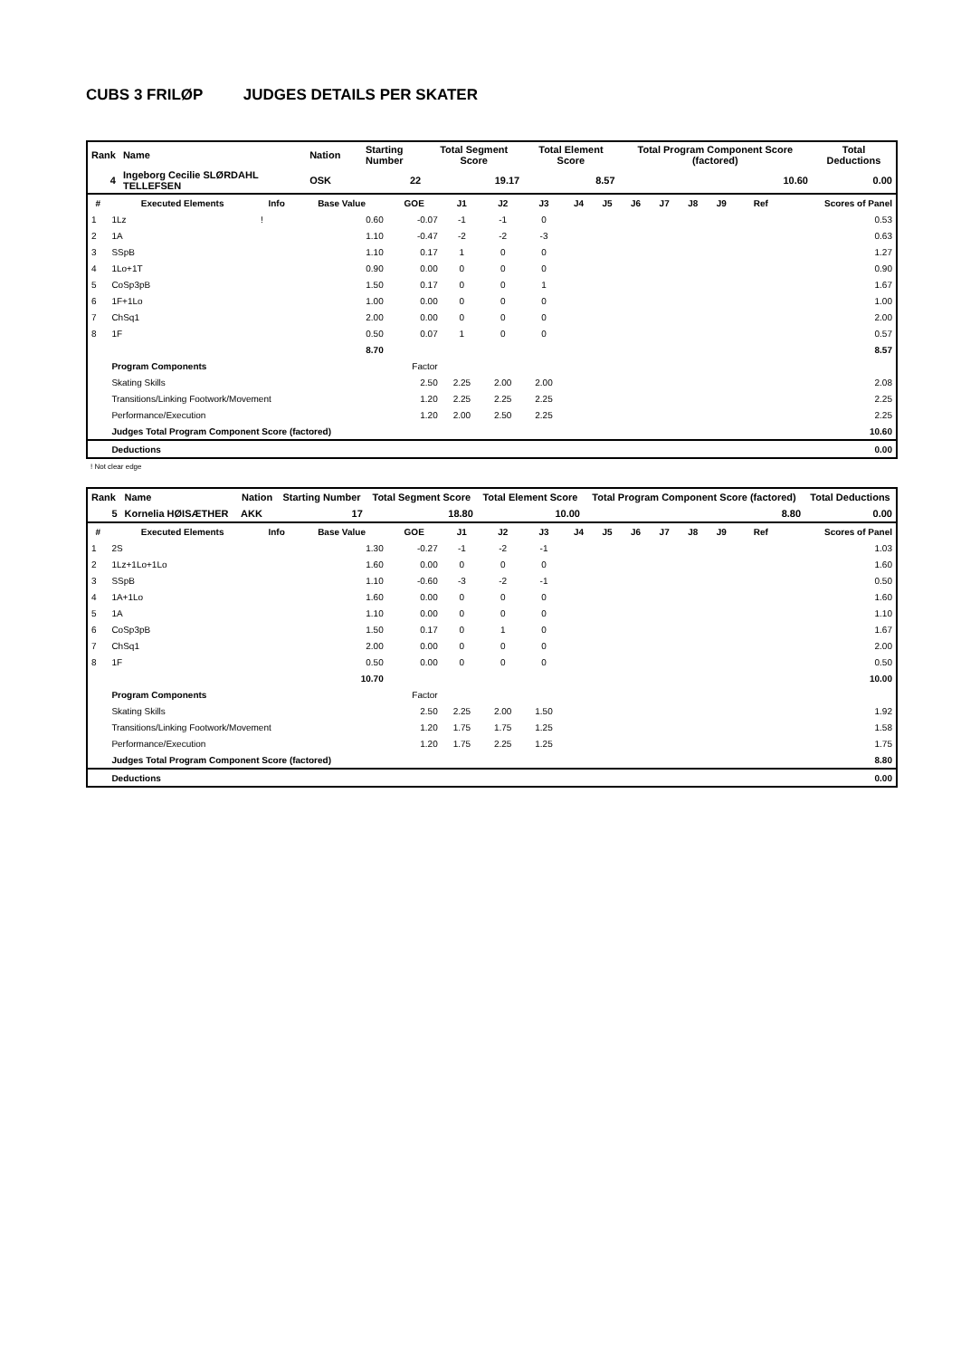CUBS 3 FRILØP JUDGES DETAILS PER SKATER
| Rank | Name | | Nation | Starting Number | Total Segment Score | Total Element Score | Total Program Component Score (factored) | Total Deductions |
| 4 | Ingeborg Cecilie SLØRDAHL TELLEFSEN | | OSK | 22 | 19.17 | 8.57 | 10.60 | 0.00 |
| # | Executed Elements | Info | Base Value | GOE | J1 | J2 | J3 | J4 | J5 | J6 | J7 | J8 | J9 | Ref | Scores of Panel |
| --- | --- | --- | --- | --- | --- | --- | --- | --- | --- | --- | --- | --- | --- | --- | --- |
| 1 | 1Lz | ! | 0.60 | -0.07 | -1 | -1 | 0 | | | | | | | | 0.53 |
| 2 | 1A | | 1.10 | -0.47 | -2 | -2 | -3 | | | | | | | | 0.63 |
| 3 | SSpB | | 1.10 | 0.17 | 1 | 0 | 0 | | | | | | | | 1.27 |
| 4 | 1Lo+1T | | 0.90 | 0.00 | 0 | 0 | 0 | | | | | | | | 0.90 |
| 5 | CoSp3pB | | 1.50 | 0.17 | 0 | 0 | 1 | | | | | | | | 1.67 |
| 6 | 1F+1Lo | | 1.00 | 0.00 | 0 | 0 | 0 | | | | | | | | 1.00 |
| 7 | ChSq1 | | 2.00 | 0.00 | 0 | 0 | 0 | | | | | | | | 2.00 |
| 8 | 1F | | 0.50 | 0.07 | 1 | 0 | 0 | | | | | | | | 0.57 |
| | | | 8.70 | | | | | | | | | | | | 8.57 |
| | Program Components | | | Factor | | | | | | | | | | | |
| | Skating Skills | | | 2.50 | 2.25 | 2.00 | 2.00 | | | | | | | | 2.08 |
| | Transitions/Linking Footwork/Movement | | | 1.20 | 2.25 | 2.25 | 2.25 | | | | | | | | 2.25 |
| | Performance/Execution | | | 1.20 | 2.00 | 2.50 | 2.25 | | | | | | | | 2.25 |
| | Judges Total Program Component Score (factored) | | | | | | | | | | | | | | 10.60 |
| | Deductions | | | | | | | | | | | | | | 0.00 |
! Not clear edge
| Rank | Name | | Nation | Starting Number | Total Segment Score | Total Element Score | Total Program Component Score (factored) | Total Deductions |
| 5 | Kornelia HØISÆTHER | | AKK | 17 | 18.80 | 10.00 | 8.80 | 0.00 |
| # | Executed Elements | Info | Base Value | GOE | J1 | J2 | J3 | J4 | J5 | J6 | J7 | J8 | J9 | Ref | Scores of Panel |
| --- | --- | --- | --- | --- | --- | --- | --- | --- | --- | --- | --- | --- | --- | --- | --- |
| 1 | 2S | | 1.30 | -0.27 | -1 | -2 | -1 | | | | | | | | 1.03 |
| 2 | 1Lz+1Lo+1Lo | | 1.60 | 0.00 | 0 | 0 | 0 | | | | | | | | 1.60 |
| 3 | SSpB | | 1.10 | -0.60 | -3 | -2 | -1 | | | | | | | | 0.50 |
| 4 | 1A+1Lo | | 1.60 | 0.00 | 0 | 0 | 0 | | | | | | | | 1.60 |
| 5 | 1A | | 1.10 | 0.00 | 0 | 0 | 0 | | | | | | | | 1.10 |
| 6 | CoSp3pB | | 1.50 | 0.17 | 0 | 1 | 0 | | | | | | | | 1.67 |
| 7 | ChSq1 | | 2.00 | 0.00 | 0 | 0 | 0 | | | | | | | | 2.00 |
| 8 | 1F | | 0.50 | 0.00 | 0 | 0 | 0 | | | | | | | | 0.50 |
| | | | 10.70 | | | | | | | | | | | | 10.00 |
| | Program Components | | | Factor | | | | | | | | | | | |
| | Skating Skills | | | 2.50 | 2.25 | 2.00 | 1.50 | | | | | | | | 1.92 |
| | Transitions/Linking Footwork/Movement | | | 1.20 | 1.75 | 1.75 | 1.25 | | | | | | | | 1.58 |
| | Performance/Execution | | | 1.20 | 1.75 | 2.25 | 1.25 | | | | | | | | 1.75 |
| | Judges Total Program Component Score (factored) | | | | | | | | | | | | | | 8.80 |
| | Deductions | | | | | | | | | | | | | | 0.00 |